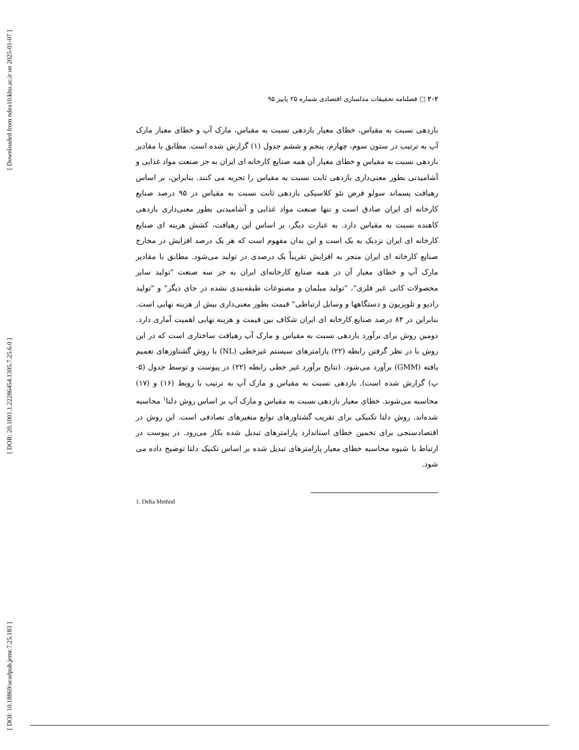[ Downloaded from ndea10.khu.ac.ir on 2025-01-07 ]
[ DOR: 20.1001.1.22286454.1395.7.25.6.0 ]
[ DOI: 10.18869/acadpub.jemr.7.25.183 ]
۲۰۲ □ فصلنامه تحقیقات مدلسازی اقتصادی شماره ۲۵ پاییز ۹۵
بازدهی نسبت به مقیاس، خطای معیار بازدهی نسبت به مقیاس، مارک آپ و خطای معیار مارک آپ به ترتیب در ستون سوم، چهارم، پنجم و ششم جدول (۱) گزارش شده است. مطابق با مقادیر بازدهی نسبت به مقیاس و خطای معیار آن همه صنایع کارخانه ای ایران به جز صنعت مواد غذایی و آشامیدنی بطور معنی‌داری بازدهی ثابت نسبت به مقیاس را تجربه می کنند. بنابراین، بر اساس رهیافت پسماند سولو فرض نئو کلاسیکی بازدهی ثابت نسبت به مقیاس در ۹۵ درصد صنایع کارخانه ای ایران صادق است و تنها صنعت مواد غذایی و آشامیدنی بطور معنی‌داری بازدهی کاهنده نسبت به مقیاس دارد. به عبارت دیگر، بر اساس این رهیافت، کشش هزینه ای صنایع کارخانه ای ایران نزدیک به یک است و این بدان مفهوم است که هر یک درصد افزایش در مخارج صنایع کارخانه ای ایران منجر به افزایش تقریباً یک درصدی در تولید می‌شود. مطابق با مقادیر مارک آپ و خطای معیار آن در همه صنایع کارخانه‌ای ایران به جز سه صنعت "تولید سایر محصولات کانی غیر فلزی"، "تولید مبلمان و مصنوعات طبقه‌بندی نشده در جای دیگر" و "تولید رادیو و تلویزیون و دستگاهها و وسایل ارتباطی" قیمت بطور معنی‌داری بیش از هزینه نهایی است. بنابراین در ۸۴ درصد صنایع کارخانه ای ایران شکاف بین قیمت و هزینه نهایی اهمیت آماری دارد. دومین روش برای برآورد بازدهی نسبت به مقیاس و مارک آپ رهیافت ساختاری است که در این روش با در نظر گرفتن رابطه (۲۲) پارامترهای سیستم غیرخطی (NL) با روش گشتاورهای تعمیم یافته (GMM) برآورد می‌شود. (نتایج برآورد غیر خطی رابطه (۲۲) در پیوست و توسط جدول (۵- پ) گزارش شده است). بازدهی نسبت به مقیاس و مارک آپ به ترتیب با روبط (۱۶) و (۱۷) محاسبه می‌شوند. خطای معیار بازدهی نسبت به مقیاس و مارک آپ بر اساس روش دلتا<sup>۱</sup> محاسبه شده‌اند. روش دلتا تکنیکی برای تقریب گشتاورهای توابع متغیرهای تصادفی است. این روش در اقتصادسنجی برای تخمین خطای استاندارد پارامترهای تبدیل شده بکار می‌رود. در پیوست در ارتباط با شیوه محاسبه خطای معیار پارامترهای تبدیل شده بر اساس تکنیک دلتا توضیح داده می شود.
1. Delta Method